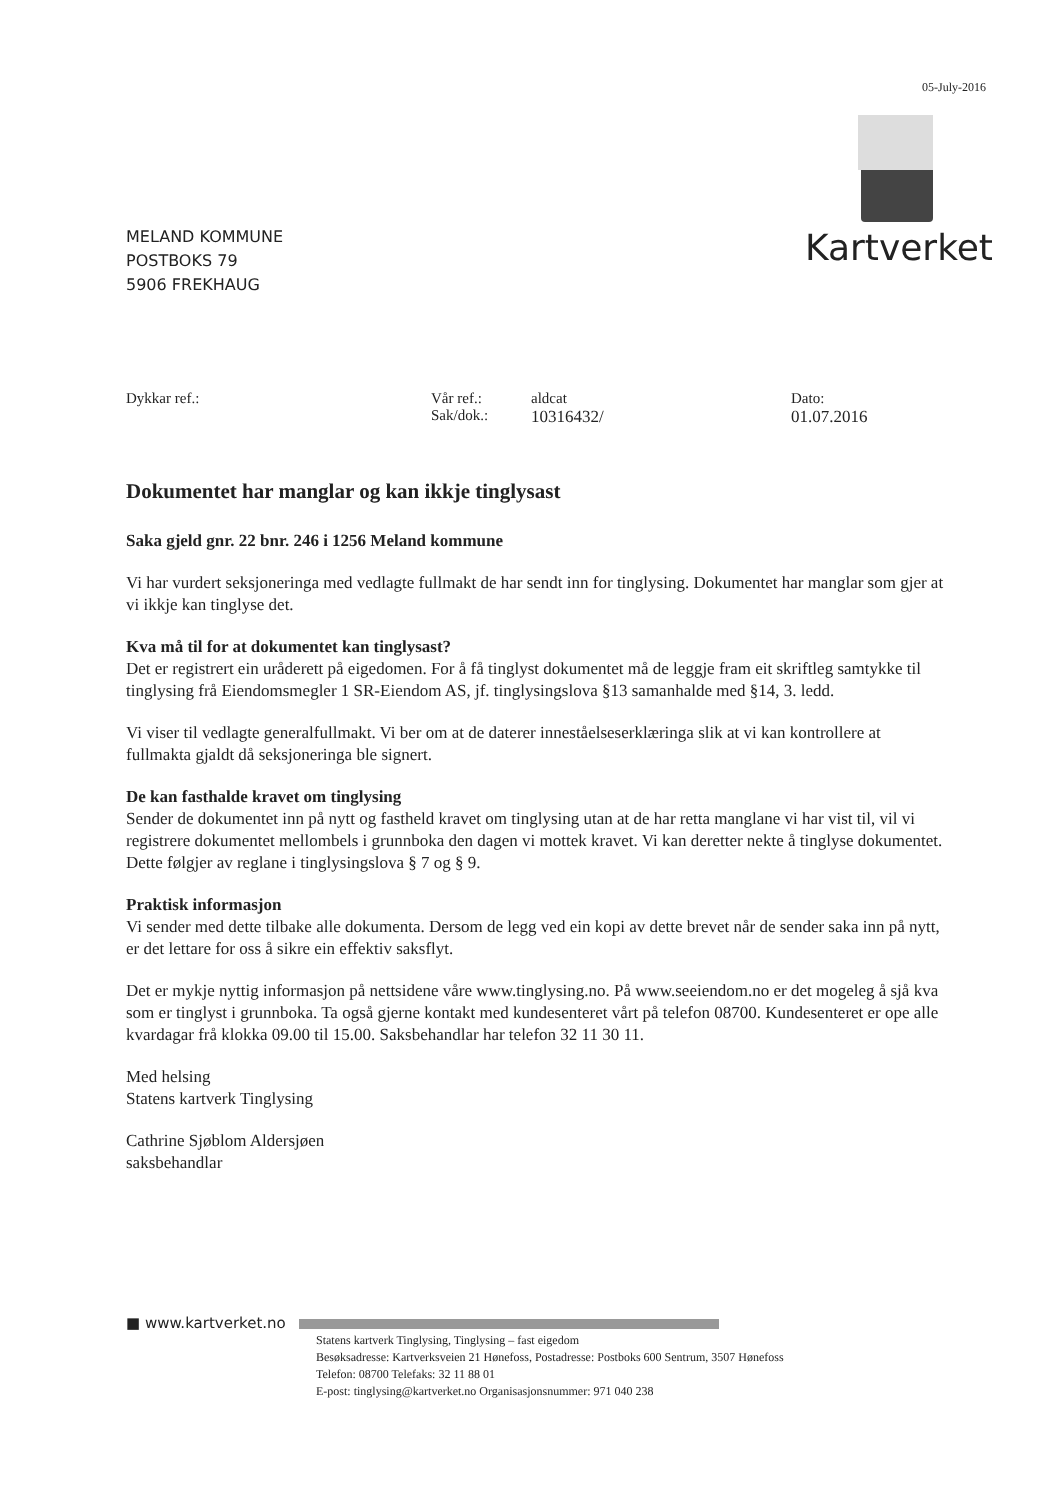05-July-2016
MELAND KOMMUNE
POSTBOKS 79
5906 FREKHAUG
Kartverket
Dykkar ref.: Vår ref.:
Sak/dok.:
aldcat
10316432/
Dato:
01.07.2016
Dokumentet har manglar og kan ikkje tinglysast
Saka gjeld gnr. 22 bnr. 246 i 1256 Meland kommune
Vi har vurdert seksjoneringa med vedlagte fullmakt de har sendt inn for tinglysing. Dokumentet har manglar som gjer at vi ikkje kan tinglyse det.
Kva må til for at dokumentet kan tinglysast?
Det er registrert ein uråderett på eigedomen. For å få tinglyst dokumentet må de leggje fram eit skriftleg samtykke til tinglysing frå Eiendomsmegler 1 SR-Eiendom AS, jf. tinglysingslova §13 samanhalde med §14, 3. ledd.
Vi viser til vedlagte generalfullmakt. Vi ber om at de daterer inneståelseserklæringa slik at vi kan kontrollere at fullmakta gjaldt då seksjoneringa ble signert.
De kan fasthalde kravet om tinglysing
Sender de dokumentet inn på nytt og fastheld kravet om tinglysing utan at de har retta manglane vi har vist til, vil vi registrere dokumentet mellombels i grunnboka den dagen vi mottek kravet. Vi kan deretter nekte å tinglyse dokumentet. Dette følgjer av reglane i tinglysingslova § 7 og § 9.
Praktisk informasjon
Vi sender med dette tilbake alle dokumenta. Dersom de legg ved ein kopi av dette brevet når de sender saka inn på nytt, er det lettare for oss å sikre ein effektiv saksflyt.
Det er mykje nyttig informasjon på nettsidene våre www.tinglysing.no. På www.seeiendom.no er det mogeleg å sjå kva som er tinglyst i grunnboka. Ta også gjerne kontakt med kundesenteret vårt på telefon 08700. Kundesenteret er ope alle kvardagar frå klokka 09.00 til 15.00. Saksbehandlar har telefon 32 11 30 11.
Med helsing
Statens kartverk Tinglysing
Cathrine Sjøblom Aldersjøen
saksbehandlar
■ www.kartverket.no
Statens kartverk Tinglysing, Tinglysing – fast eigedom
Besøksadresse: Kartverksveien 21 Hønefoss, Postadresse: Postboks 600 Sentrum, 3507 Hønefoss
Telefon: 08700 Telefaks: 32 11 88 01
E-post: tinglysing@kartverket.no Organisasjonsnummer: 971 040 238